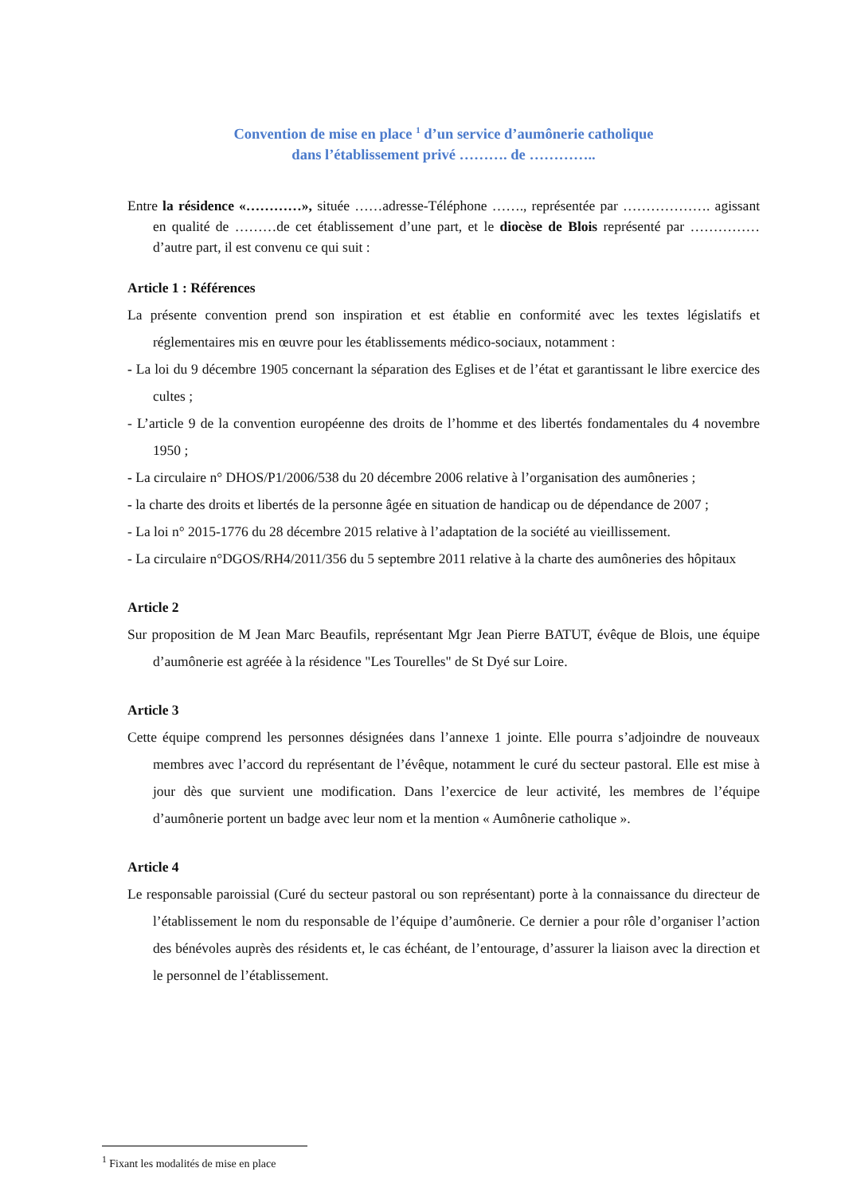Convention de mise en place <sup>1</sup> d’un service d’aumônerie catholique
dans l’établissement privé ………. de …………..
Entre la résidence «…………», située ……adresse-Téléphone ……., représentée par ………………. agissant en qualité de ………de cet établissement d’une part, et le diocèse de Blois représenté par …………… d’autre part, il est convenu ce qui suit :
Article 1 : Références
La présente convention prend son inspiration et est établie en conformité avec les textes législatifs et réglementaires mis en œuvre pour les établissements médico-sociaux, notamment :
- La loi du 9 décembre 1905 concernant la séparation des Eglises et de l’état et garantissant le libre exercice des cultes ;
- L’article 9 de la convention européenne des droits de l’homme et des libertés fondamentales du 4 novembre 1950 ;
- La circulaire n° DHOS/P1/2006/538 du 20 décembre 2006 relative à l’organisation des aumôneries ;
- la charte des droits et libertés de la personne âgée en situation de handicap ou de dépendance de 2007 ;
- La loi n° 2015-1776 du 28 décembre 2015 relative à l’adaptation de la société au vieillissement.
- La circulaire n°DGOS/RH4/2011/356 du 5 septembre 2011 relative à la charte des aumôneries des hôpitaux
Article 2
Sur proposition de M Jean Marc Beaufils, représentant Mgr Jean Pierre BATUT, évêque de Blois, une équipe d’aumônerie est agréée à la résidence "Les Tourelles" de St Dyé sur Loire.
Article 3
Cette équipe comprend les personnes désignées dans l’annexe 1 jointe. Elle pourra s’adjoindre de nouveaux membres avec l’accord du représentant de l’évêque, notamment le curé du secteur pastoral. Elle est mise à jour dès que survient une modification. Dans l’exercice de leur activité, les membres de l’équipe d’aumônerie portent un badge avec leur nom et la mention « Aumônerie catholique ».
Article 4
Le responsable paroissial (Curé du secteur pastoral ou son représentant) porte à la connaissance du directeur de l’établissement le nom du responsable de l’équipe d’aumônerie. Ce dernier a pour rôle d’organiser l’action des bénévoles auprès des résidents et, le cas échéant, de l’entourage, d’assurer la liaison avec la direction et le personnel de l’établissement.
<sup>1</sup> Fixant les modalités de mise en place